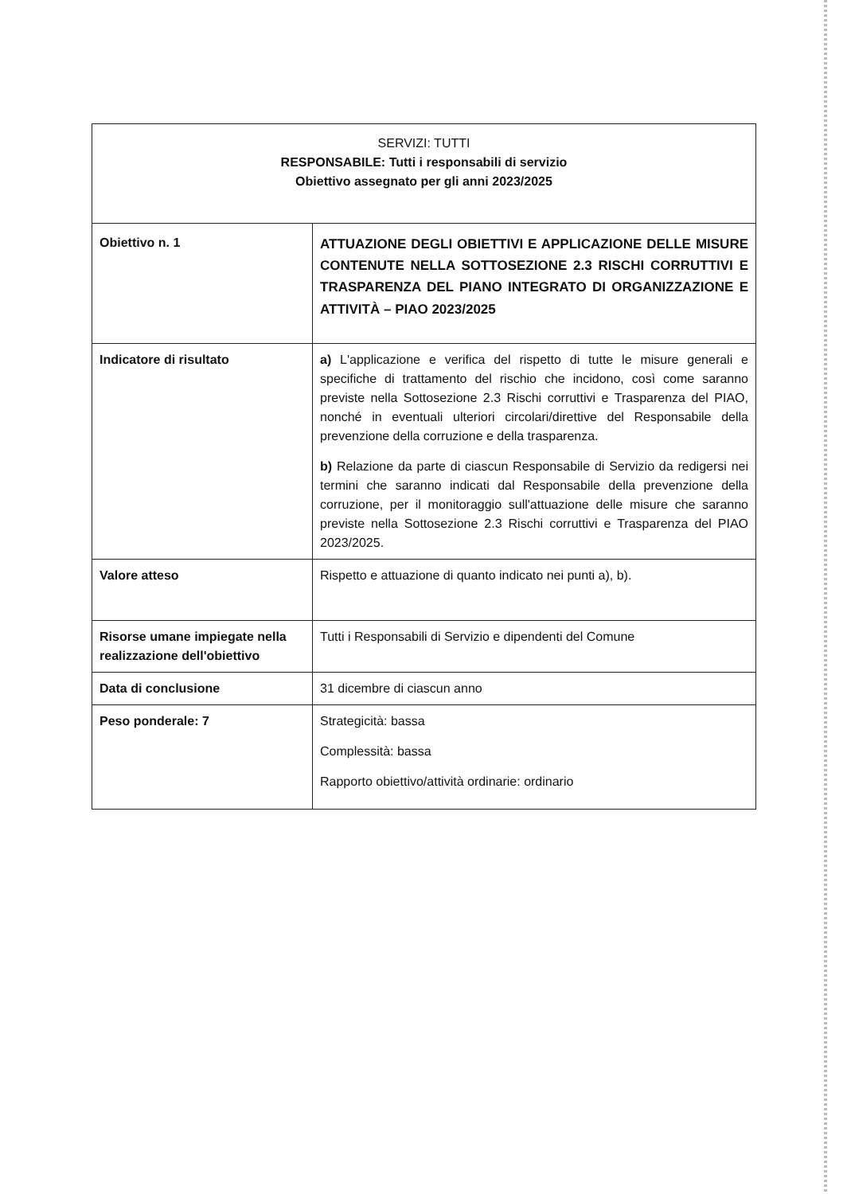| SERVIZI: TUTTI RESPONSABILE: Tutti i responsabili di servizio Obiettivo assegnato per gli anni 2023/2025 | |
| Obiettivo n. 1 | ATTUAZIONE DEGLI OBIETTIVI E APPLICAZIONE DELLE MISURE CONTENUTE NELLA SOTTOSEZIONE 2.3 RISCHI CORRUTTIVI E TRASPARENZA DEL PIANO INTEGRATO DI ORGANIZZAZIONE E ATTIVITÀ – PIAO 2023/2025 |
| Indicatore di risultato | a) L'applicazione e verifica del rispetto di tutte le misure generali e specifiche di trattamento del rischio che incidono, così come saranno previste nella Sottosezione 2.3 Rischi corruttivi e Trasparenza del PIAO, nonché in eventuali ulteriori circolari/direttive del Responsabile della prevenzione della corruzione e della trasparenza. b) Relazione da parte di ciascun Responsabile di Servizio da redigersi nei termini che saranno indicati dal Responsabile della prevenzione della corruzione, per il monitoraggio sull'attuazione delle misure che saranno previste nella Sottosezione 2.3 Rischi corruttivi e Trasparenza del PIAO 2023/2025. |
| Valore atteso | Rispetto e attuazione di quanto indicato nei punti a), b). |
| Risorse umane impiegate nella realizzazione dell'obiettivo | Tutti i Responsabili di Servizio e dipendenti del Comune |
| Data di conclusione | 31 dicembre di ciascun anno |
| Peso ponderale: 7 | Strategicità: bassa Complessità: bassa Rapporto obiettivo/attività ordinarie: ordinario |